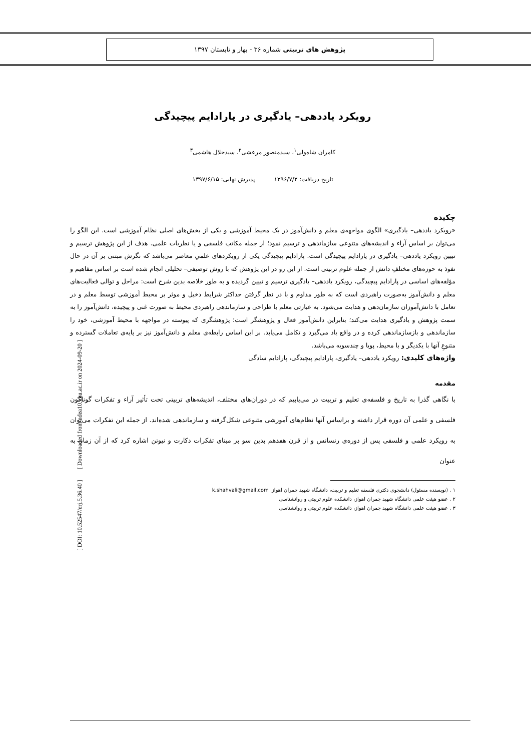پژوهش های تربیتی شماره ۳۶ - بهار و تابستان ۱۳۹۷
رویکرد یاددهی– یادگیری در پارادایم پیچیدگی
کامران شاه‌ولی<sup>۱</sup>، سیدمنصور مرعشی<sup>۲</sup>، سیدجلال هاشمی<sup>۳</sup>
تاریخ دریافت: ۱۳۹۶/۷/۲ پذیرش نهایی: ۱۳۹۷/۶/۱۵
چکیده
«رویکرد یاددهی– یادگیری» الگوی مواجهه‌ی معلم و دانش‌آموز در یک محیط آموزشی و یکی از بخش‌های اصلی نظام آموزشی است. این الگو را می‌توان بر اساس آراء و اندیشه‌های متنوعی سازماندهی و ترسیم نمود؛ از جمله مکاتب فلسفی و یا نظریات علمی. هدف از این پژوهش ترسیم و تبیین رویکرد یاددهی– یادگیری در پارادایم پیچیدگی است. پارادایم پیچیدگی یکی از رویکردهای علمیِ معاصر می‌باشد که نگرش مبتنی بر آن در حال نفوذ به حوزه‌های مختلفِ دانش از جمله علوم تربیتی است. از این رو در این پژوهش که با روش توصیفی– تحلیلی انجام شده است بر اساس مفاهیم و مؤلفه‌های اساسی در پارادایم پیچیدگی، رویکرد یاددهی– یادگیری ترسیم و تبیین گردیده و به طور خلاصه بدین شرح است: مراحل و توالی فعالیت‌های معلم و دانش‌آموز به‌صورت راهبردی است که به طور مداوم و با در نظر گرفتن حداکثر شرایط دخیل و موثر بر محیط آموزشی توسط معلم و در تعامل با دانش‌آموزان سازمان‌دهی و هدایت می‌شود. به عبارتی معلم با طراحی و سازماندهی راهبردی محیط به صورت غنی و پیچیده، دانش‌آموز را به سمت پژوهش و یادگیری هدایت می‌کند؛ بنابراین دانش‌آموز فعال و پژوهشگر است؛ پژوهشگری که پیوسته در مواجهه با محیط آموزشی، خود را سازماندهی و بازسازماندهی کرده و در واقع یاد می‌گیرد و تکامل می‌یابد. بر این اساس رابطه‌ی معلم و دانش‌آموز نیز بر پایه‌ی تعاملات گسترده و متنوعِ آنها با یکدیگر و با محیط، پویا و چندسویه می‌باشد.
واژه‌های کلیدی: رویکرد یاددهی– یادگیری، پارادایم پیچیدگی، پارادایم سادگی
مقدمه
با نگاهی گذرا به تاریخ و فلسفه‌ی تعلیم و تربیت در می‌یابیم که در دوران‌های مختلف، اندیشه‌های تربیتی تحت تأثیر آراء و تفکرات گوناگون فلسفی و علمی آن دوره قرار داشته و براساس آنها نظام‌های آموزشی متنوعی شکل‌گرفته و سازماندهی شده‌اند. از جمله این تفکرات می‌توان به رویکرد علمی و فلسفی پس از دوره‌ی رنسانس و از قرن هفدهم بدین سو بر مبنای تفکرات دکارت و نیوتن اشاره کرد که از آن زمان به عنوان
۱ . (نویسنده مسئول) دانشجوی دکتری فلسفه تعلیم و تربیت، دانشگاه شهید چمران اهواز k.shahvali@gmail.com
۲ . عضو هیئت علمی دانشگاه شهید چمران اهواز، دانشکده علوم تربیتی و روانشناسی
۳ . عضو هیئت علمی دانشگاه شهید چمران اهواز، دانشکده علوم تربیتی و روانشناسی
[ DOI: 10.52547/erj.5.36.40 ] [ Downloaded from ndea10.khu.ac.ir on 2024-09-20 ]